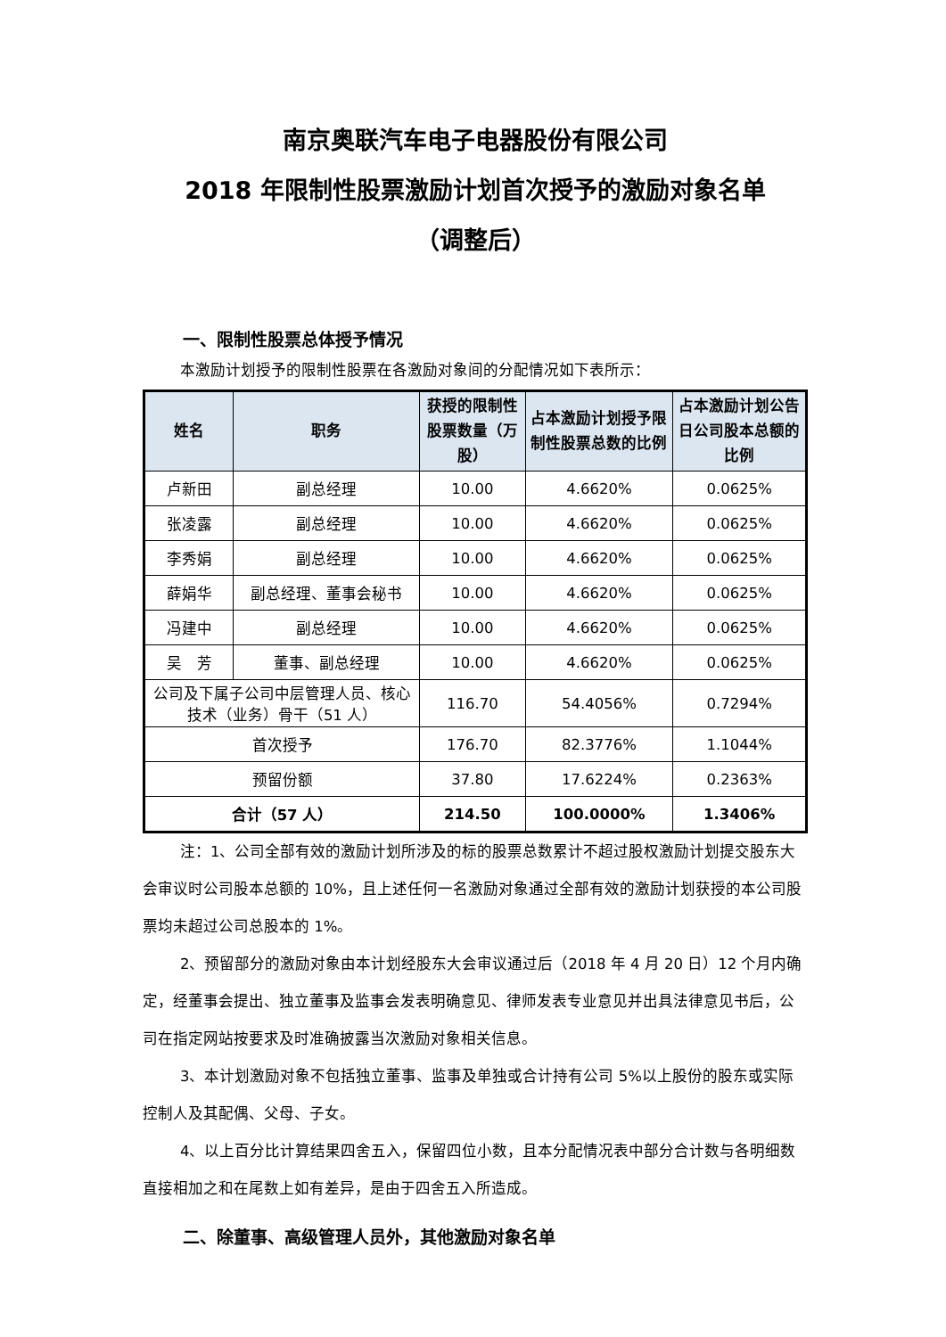南京奥联汽车电子电器股份有限公司
2018 年限制性股票激励计划首次授予的激励对象名单
（调整后）
一、限制性股票总体授予情况
本激励计划授予的限制性股票在各激励对象间的分配情况如下表所示：
| 姓名 | 职务 | 获授的限制性股票数量（万股） | 占本激励计划授予限制性股票总数的比例 | 占本激励计划公告日公司股本总额的比例 |
| --- | --- | --- | --- | --- |
| 卢新田 | 副总经理 | 10.00 | 4.6620% | 0.0625% |
| 张凌露 | 副总经理 | 10.00 | 4.6620% | 0.0625% |
| 李秀娟 | 副总经理 | 10.00 | 4.6620% | 0.0625% |
| 薛娟华 | 副总经理、董事会秘书 | 10.00 | 4.6620% | 0.0625% |
| 冯建中 | 副总经理 | 10.00 | 4.6620% | 0.0625% |
| 吴 芳 | 董事、副总经理 | 10.00 | 4.6620% | 0.0625% |
| 公司及下属子公司中层管理人员、核心技术（业务）骨干（51 人） | | 116.70 | 54.4056% | 0.7294% |
| 首次授予 | | 176.70 | 82.3776% | 1.1044% |
| 预留份额 | | 37.80 | 17.6224% | 0.2363% |
| 合计（57 人） | | 214.50 | 100.0000% | 1.3406% |
注：1、公司全部有效的激励计划所涉及的标的股票总数累计不超过股权激励计划提交股东大会审议时公司股本总额的 10%，且上述任何一名激励对象通过全部有效的激励计划获授的本公司股票均未超过公司总股本的 1%。
2、预留部分的激励对象由本计划经股东大会审议通过后（2018 年 4 月 20 日）12 个月内确定，经董事会提出、独立董事及监事会发表明确意见、律师发表专业意见并出具法律意见书后，公司在指定网站按要求及时准确披露当次激励对象相关信息。
3、本计划激励对象不包括独立董事、监事及单独或合计持有公司 5%以上股份的股东或实际控制人及其配偶、父母、子女。
4、以上百分比计算结果四舍五入，保留四位小数，且本分配情况表中部分合计数与各明细数直接相加之和在尾数上如有差异，是由于四舍五入所造成。
二、除董事、高级管理人员外，其他激励对象名单